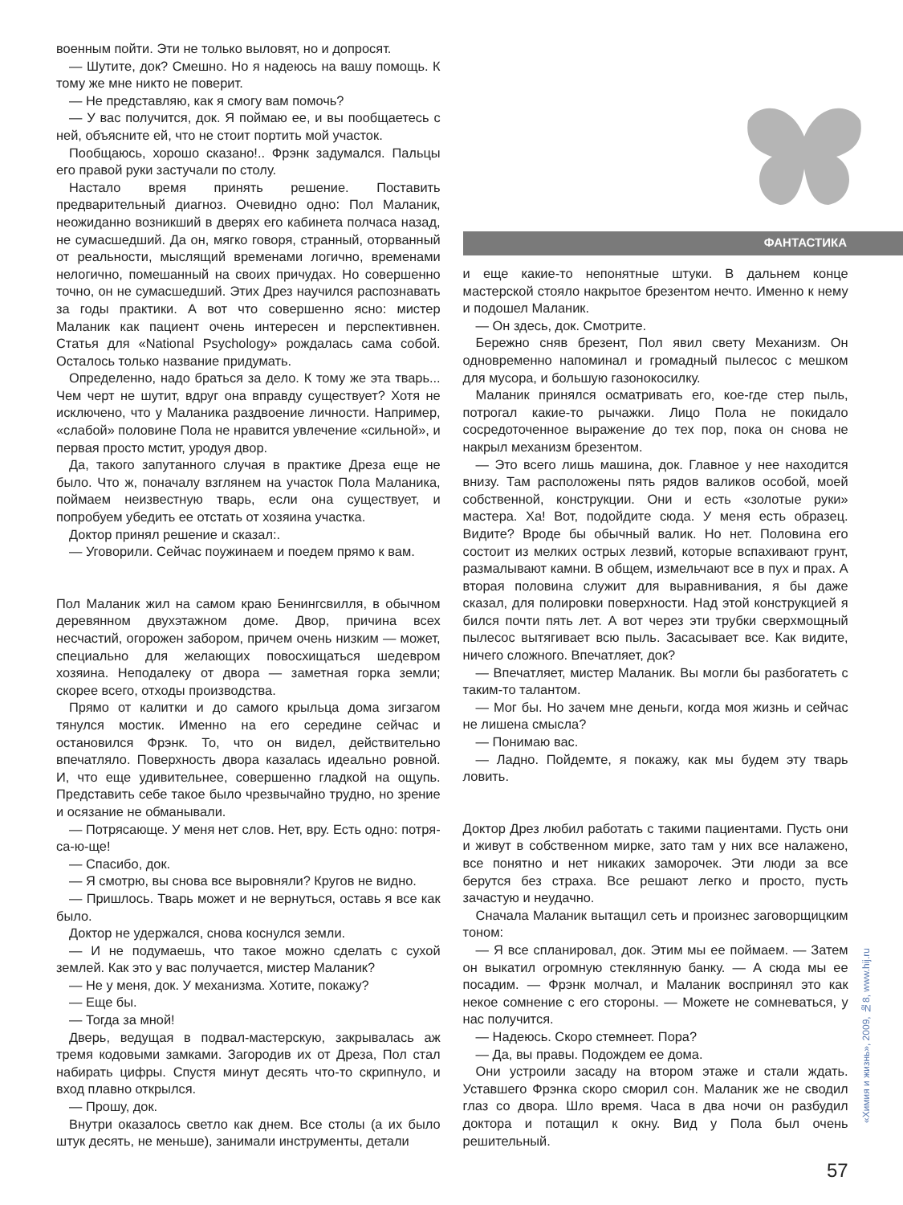военным пойти. Эти не только выловят, но и допросят.
— Шутите, док? Смешно. Но я надеюсь на вашу помощь. К тому же мне никто не поверит.
— Не представляю, как я смогу вам помочь?
— У вас получится, док. Я поймаю ее, и вы пообщаетесь с ней, объясните ей, что не стоит портить мой участок.
Пообщаюсь, хорошо сказано!.. Фрэнк задумался. Пальцы его правой руки застучали по столу.
Настало время принять решение. Поставить предварительный диагноз. Очевидно одно: Пол Маланик, неожиданно возникший в дверях его кабинета полчаса назад, не сумасшедший. Да он, мягко говоря, странный, оторванный от реальности, мыслящий временами логично, временами нелогично, помешанный на своих причудах. Но совершенно точно, он не сумасшедший. Этих Дрез научился распознавать за годы практики. А вот что совершенно ясно: мистер Маланик как пациент очень интересен и перспективнен. Статья для «National Psychology» рождалась сама собой. Осталось только название придумать.
Определенно, надо браться за дело. К тому же эта тварь... Чем черт не шутит, вдруг она вправду существует? Хотя не исключено, что у Маланика раздвоение личности. Например, «слабой» половине Пола не нравится увлечение «сильной», и первая просто мстит, уродуя двор.
Да, такого запутанного случая в практике Дреза еще не было. Что ж, поначалу взглянем на участок Пола Маланика, поймаем неизвестную тварь, если она существует, и попробуем убедить ее отстать от хозяина участка.
Доктор принял решение и сказал:.
— Уговорили. Сейчас поужинаем и поедем прямо к вам.
Пол Маланик жил на самом краю Бенингсвилля, в обычном деревянном двухэтажном доме. Двор, причина всех несчастий, огорожен забором, причем очень низким — может, специально для желающих повосхищаться шедевром хозяина. Неподалеку от двора — заметная горка земли; скорее всего, отходы производства.
Прямо от калитки и до самого крыльца дома зигзагом тянулся мостик. Именно на его середине сейчас и остановился Фрэнк. То, что он видел, действительно впечатляло. Поверхность двора казалась идеально ровной. И, что еще удивительнее, совершенно гладкой на ощупь. Представить себе такое было чрезвычайно трудно, но зрение и осязание не обманывали.
— Потрясающе. У меня нет слов. Нет, вру. Есть одно: потря-са-ю-ще!
— Спасибо, док.
— Я смотрю, вы снова все выровняли? Кругов не видно.
— Пришлось. Тварь может и не вернуться, оставь я все как было.
Доктор не удержался, снова коснулся земли.
— И не подумаешь, что такое можно сделать с сухой землей. Как это у вас получается, мистер Маланик?
— Не у меня, док. У механизма. Хотите, покажу?
— Еще бы.
— Тогда за мной!
Дверь, ведущая в подвал-мастерскую, закрывалась аж тремя кодовыми замками. Загородив их от Дреза, Пол стал набирать цифры. Спустя минут десять что-то скрипнуло, и вход плавно открылся.
— Прошу, док.
Внутри оказалось светло как днем. Все столы (а их было штук десять, не меньше), занимали инструменты, детали
ФАНТАСТИКА
и еще какие-то непонятные штуки. В дальнем конце мастерской стояло накрытое брезентом нечто. Именно к нему и подошел Маланик.
— Он здесь, док. Смотрите.
Бережно сняв брезент, Пол явил свету Механизм. Он одновременно напоминал и громадный пылесос с мешком для мусора, и большую газонокосилку.
Маланик принялся осматривать его, кое-где стер пыль, потрогал какие-то рычажки. Лицо Пола не покидало сосредоточенное выражение до тех пор, пока он снова не накрыл механизм брезентом.
— Это всего лишь машина, док. Главное у нее находится внизу. Там расположены пять рядов валиков особой, моей собственной, конструкции. Они и есть «золотые руки» мастера. Ха! Вот, подойдите сюда. У меня есть образец. Видите? Вроде бы обычный валик. Но нет. Половина его состоит из мелких острых лезвий, которые вспахивают грунт, размалывают камни. В общем, измельчают все в пух и прах. А вторая половина служит для выравнивания, я бы даже сказал, для полировки поверхности. Над этой конструкцией я бился почти пять лет. А вот через эти трубки сверхмощный пылесос вытягивает всю пыль. Засасывает все. Как видите, ничего сложного. Впечатляет, док?
— Впечатляет, мистер Маланик. Вы могли бы разбогатеть с таким-то талантом.
— Мог бы. Но зачем мне деньги, когда моя жизнь и сейчас не лишена смысла?
— Понимаю вас.
— Ладно. Пойдемте, я покажу, как мы будем эту тварь ловить.
Доктор Дрез любил работать с такими пациентами. Пусть они и живут в собственном мирке, зато там у них все налажено, все понятно и нет никаких заморочек. Эти люди за все берутся без страха. Все решают легко и просто, пусть зачастую и неудачно.
Сначала Маланик вытащил сеть и произнес заговорщицким тоном:
— Я все спланировал, док. Этим мы ее поймаем. — Затем он выкатил огромную стеклянную банку. — А сюда мы ее посадим. — Фрэнк молчал, и Маланик воспринял это как некое сомнение с его стороны. — Можете не сомневаться, у нас получится.
— Надеюсь. Скоро стемнеет. Пора?
— Да, вы правы. Подождем ее дома.
Они устроили засаду на втором этаже и стали ждать. Уставшего Фрэнка скоро сморил сон. Маланик же не сводил глаз со двора. Шло время. Часа в два ночи он разбудил доктора и потащил к окну. Вид у Пола был очень решительный.
57
«Химия и жизнь», 2009, №8, www.hij.ru